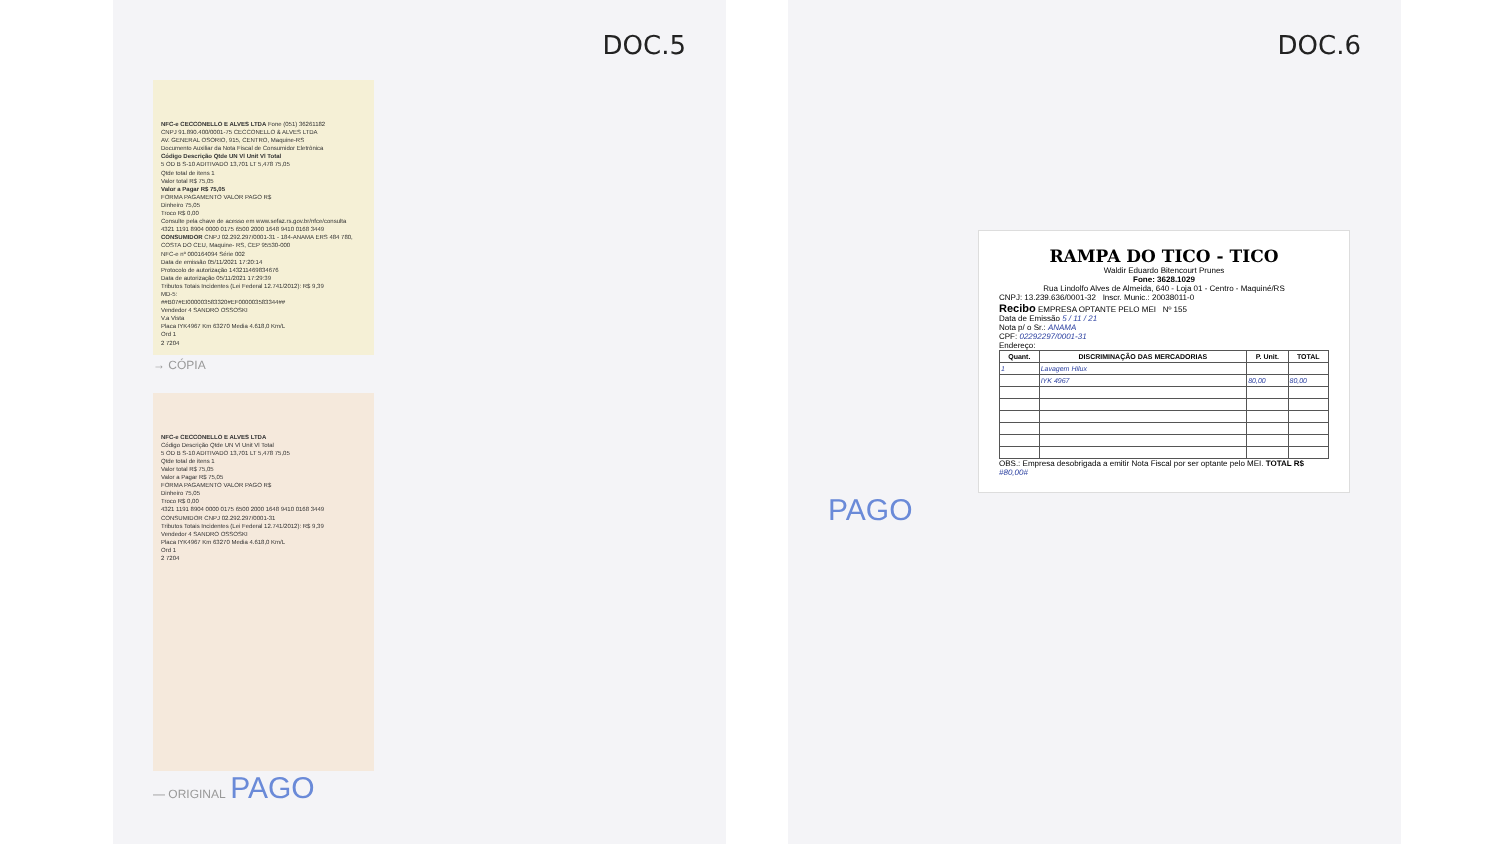DOC.5
NFC-e CECCONELLO E ALVES LTDA Fone (051) 36261182
CNPJ 91.890.400/0001-75 CECCONELLO & ALVES LTDA
AV. GENERAL OSORIO, 915, CENTRO, Maquine-RS
Documento Auxiliar da Nota Fiscal de Consumidor Eletrônica
Código Descrição Qtde UN Vl Unit Vl Total
5 OD B S-10 ADITIVADO 13,701 LT 5,478 75,05
Qtde total de itens 1
Valor total R$ 75,05
Valor a Pagar R$ 75,05
FORMA PAGAMENTO VALOR PAGO R$
Dinheiro 75,05
Troco R$ 0,00
Consulte pela chave de acesso em www.sefaz.rs.gov.br/nfce/consulta
4321 1191 8904 0000 0175 6500 2000 1648 9410 0168 3449
CONSUMIDOR CNPJ 02.292.297/0001-31 - 184-ANAMA ERS 484 780, COSTA DO CEU, Maquine- RS, CEP 95530-000
NFC-e nº 000164094 Série 002
Data de emissão 05/11/2021 17:20:14
Protocolo de autorização 143211469834676
Data de autorização 05/11/2021 17:29:39
Tributos Totais Incidentes (Lei Federal 12.741/2012): R$ 9,39
MD-5:
##B07#EI000003583320#EF000003583344##
Vendedor 4 SANDRO OSSOSKI
V.a Vista
Placa IYK4967 Km 63270 Media 4.618,0 Km/L
Ord 1
2 7204
→ CÓPIA
NFC-e CECCONELLO E ALVES LTDA
Código Descrição Qtde UN Vl Unit Vl Total
5 OD B S-10 ADITIVADO 13,701 LT 5,478 75,05
Qtde total de itens 1
Valor total R$ 75,05
Valor a Pagar R$ 75,05
FORMA PAGAMENTO VALOR PAGO R$
Dinheiro 75,05
Troco R$ 0,00
4321 1191 8904 0000 0175 6500 2000 1648 9410 0168 3449
CONSUMIDOR CNPJ 02.292.297/0001-31
Tributos Totais Incidentes (Lei Federal 12.741/2012): R$ 9,39
Vendedor 4 SANDRO OSSOSKI
Placa IYK4967 Km 63270 Media 4.618,0 Km/L
Ord 1
2 7204
— ORIGINAL PAGO
DOC.6
RAMPA DO TICO - TICO
Waldir Eduardo Bitencourt Prunes
Fone: 3628.1029
Rua Lindolfo Alves de Almeida, 640 - Loja 01 - Centro - Maquiné/RS
CNPJ: 13.239.636/0001-32 Inscr. Munic.: 20038011-0
Recibo EMPRESA OPTANTE PELO MEI Nº 155
Data de Emissão 5 / 11 / 21
Nota p/ o Sr.: ANAMA
CPF: 02292297/0001-31
Endereço:
| Quant. | DISCRIMINAÇÃO DAS MERCADORIAS | P. Unit. | TOTAL |
| --- | --- | --- | --- |
| 1 | Lavagem Hilux | | |
| | IYK 4967 | 80,00 | 80,00 |
OBS.: Empresa desobrigada a emitir Nota Fiscal por ser optante pelo MEI. TOTAL R$ #80,00#
PAGO